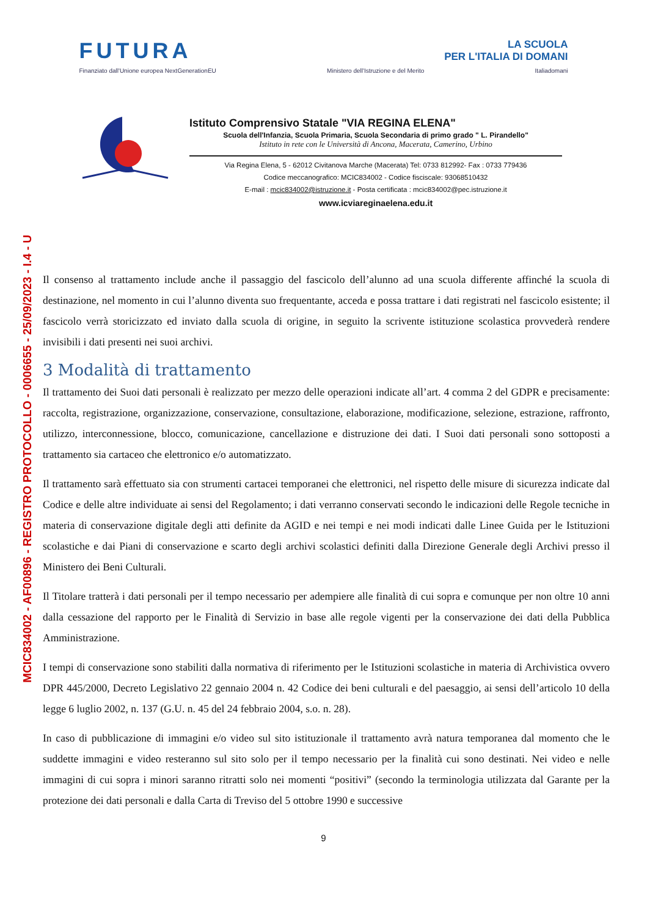MCIC834002 - AF00896 - REGISTRO PROTOCOLLO - 0006655 - 25/09/2023 - I.4 - U
FUTURA LA SCUOLA
PER L'ITALIA DI DOMANI
Finanziato dall'Unione europea NextGenerationEU Ministero dell'Istruzione e del Merito Italiadomani
Istituto Comprensivo Statale "VIA REGINA ELENA"
Scuola dell'Infanzia, Scuola Primaria, Scuola Secondaria di primo grado " L. Pirandello"
Istituto in rete con le Università di Ancona, Macerata, Camerino, Urbino
Via Regina Elena, 5 - 62012 Civitanova Marche (Macerata) Tel: 0733 812992- Fax : 0733 779436
Codice meccanografico: MCIC834002 - Codice fisciscale: 93068510432
E-mail : mcic834002@istruzione.it - Posta certificata : mcic834002@pec.istruzione.it
www.icviareginaelena.edu.it
Il consenso al trattamento include anche il passaggio del fascicolo dell’alunno ad una scuola differente affinché la scuola di destinazione, nel momento in cui l’alunno diventa suo frequentante, acceda e possa trattare i dati registrati nel fascicolo esistente; il fascicolo verrà storicizzato ed inviato dalla scuola di origine, in seguito la scrivente istituzione scolastica provvederà rendere invisibili i dati presenti nei suoi archivi.
3 Modalità di trattamento
Il trattamento dei Suoi dati personali è realizzato per mezzo delle operazioni indicate all’art. 4 comma 2 del GDPR e precisamente: raccolta, registrazione, organizzazione, conservazione, consultazione, elaborazione, modificazione, selezione, estrazione, raffronto, utilizzo, interconnessione, blocco, comunicazione, cancellazione e distruzione dei dati. I Suoi dati personali sono sottoposti a trattamento sia cartaceo che elettronico e/o automatizzato.
Il trattamento sarà effettuato sia con strumenti cartacei temporanei che elettronici, nel rispetto delle misure di sicurezza indicate dal Codice e delle altre individuate ai sensi del Regolamento; i dati verranno conservati secondo le indicazioni delle Regole tecniche in materia di conservazione digitale degli atti definite da AGID e nei tempi e nei modi indicati dalle Linee Guida per le Istituzioni scolastiche e dai Piani di conservazione e scarto degli archivi scolastici definiti dalla Direzione Generale degli Archivi presso il Ministero dei Beni Culturali.
Il Titolare tratterà i dati personali per il tempo necessario per adempiere alle finalità di cui sopra e comunque per non oltre 10 anni dalla cessazione del rapporto per le Finalità di Servizio in base alle regole vigenti per la conservazione dei dati della Pubblica Amministrazione.
I tempi di conservazione sono stabiliti dalla normativa di riferimento per le Istituzioni scolastiche in materia di Archivistica ovvero DPR 445/2000, Decreto Legislativo 22 gennaio 2004 n. 42 Codice dei beni culturali e del paesaggio, ai sensi dell’articolo 10 della legge 6 luglio 2002, n. 137 (G.U. n. 45 del 24 febbraio 2004, s.o. n. 28).
In caso di pubblicazione di immagini e/o video sul sito istituzionale il trattamento avrà natura temporanea dal momento che le suddette immagini e video resteranno sul sito solo per il tempo necessario per la finalità cui sono destinati. Nei video e nelle immagini di cui sopra i minori saranno ritratti solo nei momenti “positivi” (secondo la terminologia utilizzata dal Garante per la protezione dei dati personali e dalla Carta di Treviso del 5 ottobre 1990 e successive
9